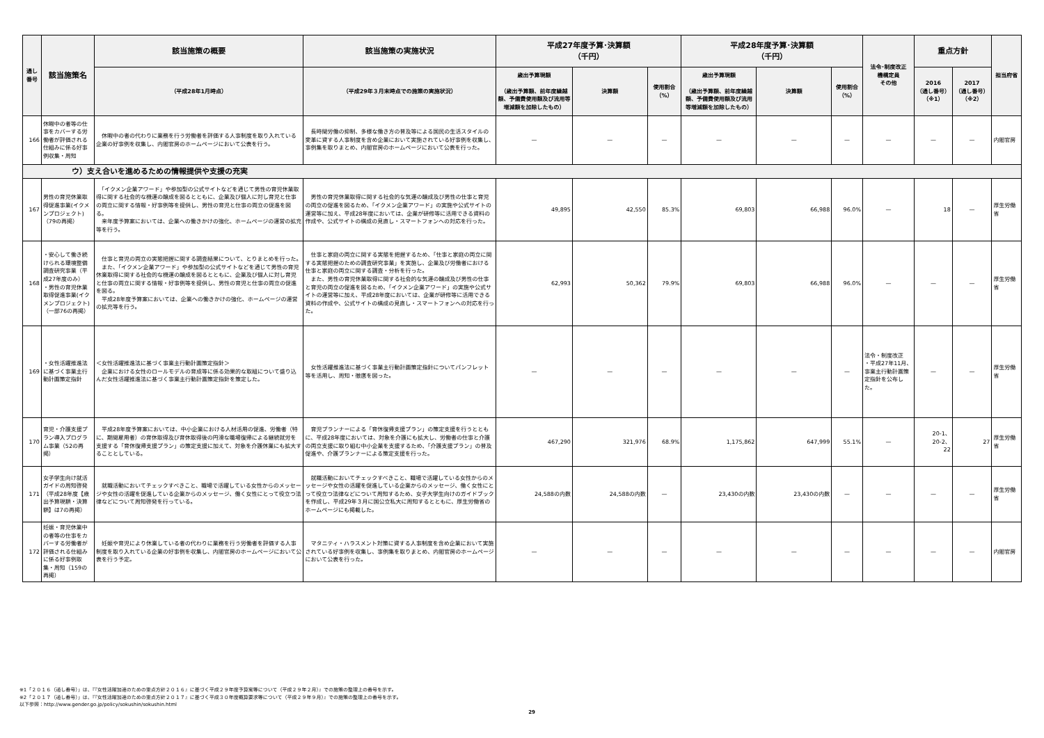| 通し番号 | 該当施策名 | 該当施策の概要 | 該当施策の実施状況 | 平成27年度予算･決算額 （千円） | | | 平成28年度予算･決算額 （千円） | | | 法令･制度改正 機構定員 その他 | 重点方針 | | 担当府省 |
| --- | --- | --- | --- | --- | --- | --- | --- | --- | --- | --- | --- | --- | --- |
| | | | | 歳出予算現額 （歳出予算額、前年度繰越額、予備費使用額及び流用等増減額を加除したもの） | 決算額 | 使用割合 （%） | 歳出予算現額 （歳出予算額、前年度繰越額、予備費使用額及び流用等増減額を加除したもの） | 決算額 | 使用割合 （%） | | 2016 （通し番号） （※1） | 2017 （通し番号） （※2） | |
| | | （平成28年1月時点） | （平成29年３月末時点での施策の実施状況） | | | | | | | | | | |
| 166 | 休暇中の者等の仕事をカバーする労働者が評価される仕組みに係る好事例収集・周知 | 休暇中の者の代わりに業務を行う労働者を評価する人事制度を取り入れている企業の好事例を収集し、内閣官房のホームページにおいて公表を行う。 | 長時間労働の抑制、多様な働き方の普及等による国民の生活スタイルの変革に資する人事制度を含め企業において実施されている好事例を収集し、事例集を取りまとめ、内閣官房のホームページにおいて公表を行った。 | — | — | — | — | — | — | — | — | — | 内閣官房 |
| ウ）支え合いを進めるための情報提供や支援の充実 | | | | | | | | | | | | | |
| 167 | 男性の育児休業取得促進事業(イクメンプロジェクト)（79の再掲） | 「イクメン企業アワード」や参加型の公式サイトなどを通じて男性の育児休業取得に関する社会的な機運の醸成を図るとともに、企業及び個人に対し育児と仕事の両立に関する情報・好事例等を提供し、男性の育児と仕事の両立の促進を図る。 来年度予算案においては、企業への働きかけの強化、ホームページの運営の拡充等を行う。 | 男性の育児休業取得に関する社会的な気運の醸成及び男性の仕事と育児の両立の促進を図るため、「イクメン企業アワード」の実施や公式サイトの運営等に加え、平成28年度においては、企業が研修等に活用できる資料の作成や、公式サイトの構成の見直し・スマートフォンへの対応を行った。 | 49,895 | 42,550 | 85.3% | 69,803 | 66,988 | 96.0% | — | 18 | — | 厚生労働省 |
| 168 | ・安心して働き続けられる環境整備調査研究事業（平成27年度のみ） ・男性の育児休業取得促進事業(イクメンプロジェクト)（一部76の再掲） | 仕事と育児の両立の実態把握に関する調査結果について、とりまとめを行った。 また、「イクメン企業アワード」や参加型の公式サイトなどを通じて男性の育児休業取得に関する社会的な機運の醸成を図るとともに、企業及び個人に対し育児と仕事の両立に関する情報・好事例等を提供し、男性の育児と仕事の両立の促進を図る。 平成28年度予算案においては、企業への働きかけの強化、ホームページの運営の拡充等を行う。 | 仕事と家庭の両立に関する実態を把握するため、「仕事と家庭の両立に関する実態把握のための調査研究事業」を実施し、企業及び労働者における仕事と家庭の両立に関する調査・分析を行った。 また、男性の育児休業取得に関する社会的な気運の醸成及び男性の仕事と育児の両立の促進を図るため、「イクメン企業アワード」の実施や公式サイトの運営等に加え、平成28年度においては、企業が研修等に活用できる資料の作成や、公式サイトの構成の見直し・スマートフォンへの対応を行った。 | 62,993 | 50,362 | 79.9% | 69,803 | 66,988 | 96.0% | — | — | — | 厚生労働省 |
| 169 | ・女性活躍推進法に基づく事業主行動計画策定指針 | ＜女性活躍推進法に基づく事業主行動計画策定指針＞ 企業における女性のロールモデルの育成等に係る効果的な取組について盛り込んだ女性活躍推進法に基づく事業主行動計画策定指針を策定した。 | 女性活躍推進法に基づく事業主行動計画策定指針についてパンフレット等を活用し、周知・徹底を図った。 | — | — | — | — | — | — | 法令・制度改正 ・平成27年11月、事業主行動計画策定指針を公布した。 | — | — | 厚生労働省 |
| 170 | 育児・介護支援プラン導入プログラム事業（52の再掲） | 平成28年度予算案においては、中小企業における人材活用の促進、労働者（特に、期間雇用者）の育休取得及び育休取得後の円滑な職場復帰による継続就労を支援する「育休復帰支援プラン」の策定支援に加えて、対象を介護休業にも拡大することとしている。 | 育児プランナーによる「育休復帰支援プラン」の策定支援を行うとともに、平成28年度においては、対象を介護にも拡大し、労働者の仕事と介護の両立支援に取り組む中小企業を支援するため、「介護支援プラン」の普及促進や、介護プランナーによる策定支援を行った。 | 467,290 | 321,976 | 68.9% | 1,175,862 | 647,999 | 55.1% | — | 20-1、 20-2、 22 | 27 | 厚生労働省 |
| 171 | 女子学生向け就活ガイドの周知啓発 （平成28年度【歳出予算現額・決算額】は7の再掲） | 就職活動においてチェックすべきこと、職場で活躍している女性からのメッセージや女性の活躍を促進している企業からのメッセージ、働く女性にとって役立つ法律などについて周知啓発を行っている。 | 就職活動においてチェックすべきこと、職場で活躍している女性からのメッセージや女性の活躍を促進している企業からのメッセージ、働く女性にとって役立つ法律などについて周知するため、女子大学生向けのガイドブックを作成し、平成29年３月に国公立私大に周知するとともに、厚生労働省のホームページにも掲載した。 | 24,588の内数 | 24,588の内数 | — | 23,430の内数 | 23,430の内数 | — | — | — | — | 厚生労働省 |
| 172 | 妊娠・育児休業中の者等の仕事をカバーする労働者が評価される仕組みに係る好事例取集・周知（159の再掲） | 妊娠や育児により休業している者の代わりに業務を行う労働者を評価する人事制度を取り入れている企業の好事例を収集し、内閣官房のホームページにおいて公表を行う予定。 | マタニティ・ハラスメント対策に資する人事制度を含め企業において実施されている好事例を収集し、事例集を取りまとめ、内閣官房のホームページにおいて公表を行った。 | — | — | — | — | — | — | — | — | — | 内閣官房 |
※1「２０１６（通し番号）」は、『『女性活躍加速のための重点方針２０１６』に基づく平成２９年度予算案等について（平成２９年２月）』での施策の整理上の番号を示す。
※2「２０１７（通し番号）」は、『『女性活躍加速のための重点方針２０１７』に基づく平成３０年度概算要求等について（平成２９年９月）』での施策の整理上の番号を示す。
以下参照：http://www.gender.go.jp/policy/sokushin/sokushin.html
29